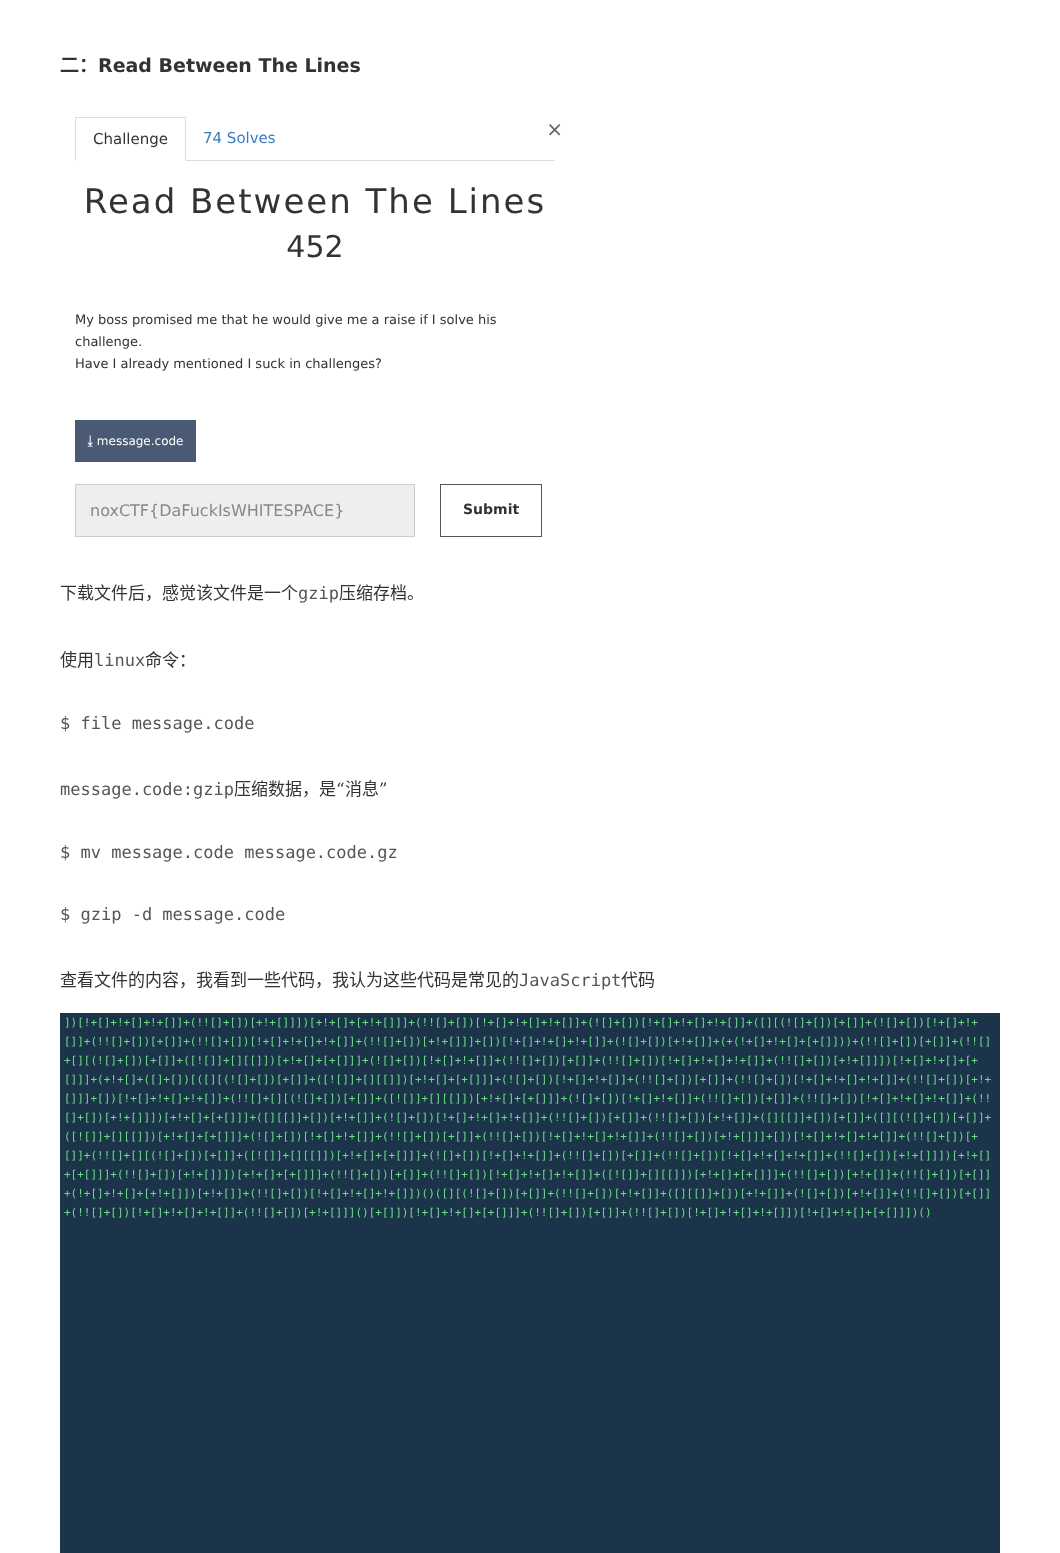二：Read Between The Lines
Challenge 74 Solves ×
Read Between The Lines
452
My boss promised me that he would give me a raise if I solve his challenge.
Have I already mentioned I suck in challenges?
⤓ message.code
noxCTF{DaFuckIsWHITESPACE} Submit
下载文件后，感觉该文件是一个gzip压缩存档。
使用linux命令：
$ file message.code
message.code:gzip压缩数据，是“消息”
$ mv message.code message.code.gz
$ gzip -d message.code
查看文件的内容，我看到一些代码，我认为这些代码是常见的JavaScript代码
])[!+[]+!+[]+!+[]]+(!![]+[])[+!+[]]])[+!+[]+[+!+[]]]+(!![]+[])[!+[]+!+[]+!+[]]+(![]+[])[!+[]+!+[]+!+[]]+([][(![]+[])[+[]]+(![]+[])[!+[]+!+[]]+(!![]+[])[+[]]+(!![]+[])[!+[]+!+[]+!+[]]+(!![]+[])[+!+[]]]+[])[!+[]+!+[]+!+[]]+(![]+[])[+!+[]]+(+(!+[]+!+[]+[+[]]))+(!![]+[])[+[]]+(!![]+[][(![]+[])[+[]]+([![]]+[][[]])[+!+[]+[+[]]]+(![]+[])[!+[]+!+[]]+(!![]+[])[+[]]+(!![]+[])[!+[]+!+[]+!+[]]+(!![]+[])[+!+[]]])[!+[]+!+[]+[+[]]]+(+!+[]+([]+[])[([][(![]+[])[+[]]+([![]]+[][[]])[+!+[]+[+[]]]+(![]+[])[!+[]+!+[]]+(!![]+[])[+[]]+(!![]+[])[!+[]+!+[]+!+[]]+(!![]+[])[+!+[]]]+[])[!+[]+!+[]+!+[]]+(!![]+[][(![]+[])[+[]]+([![]]+[][[]])[+!+[]+[+[]]]+(![]+[])[!+[]+!+[]]+(!![]+[])[+[]]+(!![]+[])[!+[]+!+[]+!+[]]+(!![]+[])[+!+[]]])[+!+[]+[+[]]]+([][[]]+[])[+!+[]]+(![]+[])[!+[]+!+[]+!+[]]+(!![]+[])[+[]]+(!![]+[])[+!+[]]+([][[]]+[])[+[]]+([][(![]+[])[+[]]+([![]]+[][[]])[+!+[]+[+[]]]+(![]+[])[!+[]+!+[]]+(!![]+[])[+[]]+(!![]+[])[!+[]+!+[]+!+[]]+(!![]+[])[+!+[]]]+[])[!+[]+!+[]+!+[]]+(!![]+[])[+[]]+(!![]+[][(![]+[])[+[]]+([![]]+[][[]])[+!+[]+[+[]]]+(![]+[])[!+[]+!+[]]+(!![]+[])[+[]]+(!![]+[])[!+[]+!+[]+!+[]]+(!![]+[])[+!+[]]])[+!+[]+[+[]]]+(!![]+[])[+!+[]]])[+!+[]+[+[]]]+(!![]+[])[+[]]+(!![]+[])[!+[]+!+[]+!+[]]+([![]]+[][[]])[+!+[]+[+[]]]+(!![]+[])[+!+[]]+(!![]+[])[+[]]+(!+[]+!+[]+[+!+[]])[+!+[]]+(!![]+[])[!+[]+!+[]+!+[]])()([][(![]+[])[+[]]+(!![]+[])[+!+[]]+([][[]]+[])[+!+[]]+(![]+[])[+!+[]]+(!![]+[])[+[]]+(!![]+[])[!+[]+!+[]+!+[]]+(!![]+[])[+!+[]]]()[+[]])[!+[]+!+[]+[+[]]]+(!![]+[])[+[]]+(!![]+[])[!+[]+!+[]+!+[]])[!+[]+!+[]+[+[]]])()